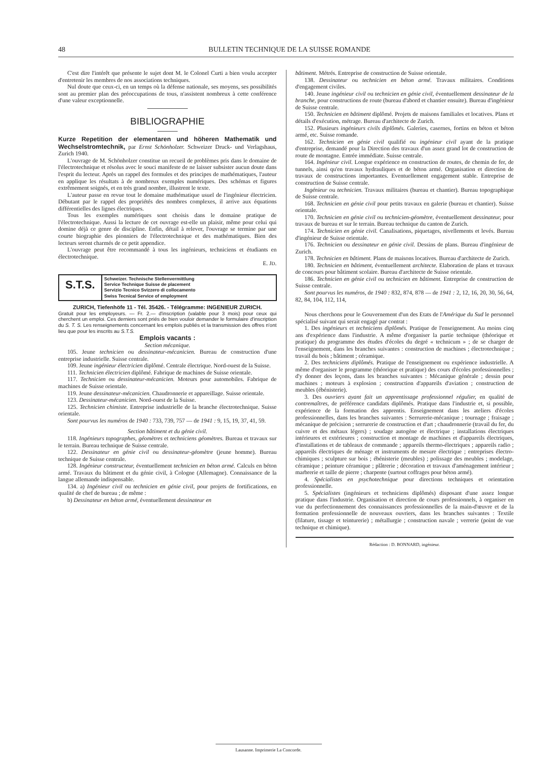48 BULLETIN TECHNIQUE DE LA SUISSE ROMANDE
C'est dire l'intérêt que présente le sujet dont M. le Colonel Curti a bien voulu accepter d'entretenir les membres de nos associations techniques.
Nul doute que ceux-ci, en un temps où la défense nationale, ses moyens, ses possibilités sont au premier plan des préoccupations de tous, n'assistent nombreux à cette conférence d'une valeur exceptionnelle.
BIBLIOGRAPHIE
Kurze Repetition der elementaren und höheren Mathematik und Wechselstromtechnik, par Ernst Schönholzer. Schweizer Druck- und Verlagshaus, Zurich 1940.
L'ouvrage de M. Schönholzer constitue un recueil de problèmes pris dans le domaine de l'électrotechnique et résolus avec le souci manifeste de ne laisser subsister aucun doute dans l'esprit du lecteur. Après un rappel des formules et des principes de mathématiques, l'auteur en applique les résultats à de nombreux exemples numériques. Des schémas et figures extrêmement soignés, et en très grand nombre, illustrent le texte.
L'auteur passe en revue tout le domaine mathématique usuel de l'ingénieur électricien. Débutant par le rappel des propriétés des nombres complexes, il arrive aux équations différentielles des lignes électriques.
Tous les exemples numériques sont choisis dans le domaine pratique de l'électrotechnique. Aussi la lecture de cet ouvrage est-elle un plaisir, même pour celui qui domine déjà ce genre de discipline. Enfin, détail à relever, l'ouvrage se termine par une courte biographie des pionniers de l'électrotechnique et des mathématiques. Bien des lecteurs seront charmés de ce petit appendice.
L'ouvrage peut être recommandé à tous les ingénieurs, techniciens et étudiants en électrotechnique.
E. JD.
S.T.S.
Schweizer. Technische Stellenvermittlung
Service Technique Suisse de placement
Servizio Tecnico Svizzero di collocamento
Swiss Tecnical Service of employment
ZURICH, Tiefenhöfe 11 - Tél. 35426. - Télégramme: INGENIEUR ZURICH.
Gratuit pour les employeurs. — Fr. 2.— d'inscription (valable pour 3 mois) pour ceux qui cherchent un emploi. Ces derniers sont priés de bien vouloir demander le formulaire d'inscription du S. T. S. Les renseignements concernant les emplois publiés et la transmission des offres n'ont lieu que pour les inscrits au S.T.S.
Emplois vacants :
Section mécanique.
105. Jeune technicien ou dessinateur-mécanicien. Bureau de construction d'une entreprise industrielle. Suisse centrale.
109. Jeune ingénieur électricien diplômé. Centrale électrique. Nord-ouest de la Suisse.
111. Technicien électricien diplômé. Fabrique de machines de Suisse orientale.
117. Technicien ou dessinateur-mécanicien. Moteurs pour automobiles. Fabrique de machines de Suisse orientale.
119. Jeune dessinateur-mécanicien. Chaudronnerie et appareillage. Suisse orientale.
123. Dessinateur-mécanicien. Nord-ouest de la Suisse.
125. Technicien chimiste. Entreprise industrielle de la branche électrotechnique. Suisse orientale.
Sont pourvus les numéros de 1940 : 733, 739, 757 — de 1941 : 9, 15, 19, 37, 41, 59.
Section bâtiment et du génie civil.
118. Ingénieurs topographes, géomètres et techniciens géomètres. Bureau et travaux sur le terrain. Bureau technique de Suisse centrale.
122. Dessinateur en génie civil ou dessinateur-géomètre (jeune homme). Bureau technique de Suisse centrale.
128. Ingénieur constructeur, éventuellement technicien en béton armé. Calculs en béton armé. Travaux du bâtiment et du génie civil, à Cologne (Allemagne). Connaissance de la langue allemande indispensable.
134. a) Ingénieur civil ou technicien en génie civil, pour projets de fortifications, en qualité de chef de bureau ; de même :
b) Dessinateur en béton armé, éventuellement dessinateur en
bâtiment. Métrés. Entreprise de construction de Suisse orientale.
138. Dessinateur ou technicien en béton armé. Travaux militaires. Conditions d'engagement civiles.
140. Jeune ingénieur civil ou technicien en génie civil, éventuellement dessinateur de la branche, pour constructions de route (bureau d'abord et chantier ensuite). Bureau d'ingénieur de Suisse centrale.
150. Technicien en bâtiment diplômé. Projets de maisons familiales et locatives. Plans et détails d'exécution, métrage. Bureau d'architecte de Zurich.
152. Plusieurs ingénieurs civils diplômés. Galeries, casernes, fortins en béton et béton armé, etc. Suisse romande.
162. Technicien en génie civil qualifié ou ingénieur civil ayant de la pratique d'entreprise, demandé pour la Direction des travaux d'un assez grand lot de construction de route de montagne. Entrée immédiate. Suisse centrale.
164. Ingénieur civil. Longue expérience en construction de routes, de chemin de fer, de tunnels, ainsi qu'en travaux hydrauliques et de béton armé. Organisation et direction de travaux de constructions importantes. Eventuellement engagement stable. Entreprise de construction de Suisse centrale.
Ingénieur ou technicien. Travaux militaires (bureau et chantier). Bureau topographique de Suisse centrale.
168. Technicien en génie civil pour petits travaux en galerie (bureau et chantier). Suisse orientale.
170. Technicien en génie civil ou technicien-géomètre, éventuellement dessinateur, pour travaux de bureau et sur le terrain. Bureau technique du canton de Zurich.
174. Technicien en génie civil. Canalisations, piquetages, nivellements et levés. Bureau d'ingénieur de Suisse orientale.
176. Technicien ou dessinateur en génie civil. Dessins de plans. Bureau d'ingénieur de Zurich.
178. Technicien en bâtiment. Plans de maisons locatives. Bureau d'architecte de Zurich.
180. Technicien en bâtiment, éventuellement architecte. Elaboration de plans et travaux de concours pour bâtiment scolaire. Bureau d'architecte de Suisse orientale.
186. Technicien en génie civil ou technicien en bâtiment. Entreprise de construction de Suisse centrale.
Sont pourvus les numéros, de 1940 : 832, 874, 878 — de 1941 : 2, 12, 16, 20, 30, 56, 64, 82, 84, 104, 112, 114,
Nous cherchons pour le Gouvernement d'un des Etats de l'Amérique du Sud le personnel spécialisé suivant qui serait engagé par contrat :
1. Des ingénieurs et techniciens diplômés. Pratique de l'enseignement. Au moins cinq ans d'expérience dans l'industrie. A même d'organiser la partie technique (théorique et pratique) du programme des études d'écoles du degré « technicum » ; de se charger de l'enseignement, dans les branches suivantes : construction de machines ; électrotechnique ; travail du bois ; bâtiment ; céramique.
2. Des techniciens diplômés. Pratique de l'enseignement ou expérience industrielle. A même d'organiser le programme (théorique et pratique) des cours d'écoles professionnelles ; d'y donner des leçons, dans les branches suivantes : Mécanique générale ; dessin pour machines ; moteurs à explosion ; construction d'appareils d'aviation ; construction de meubles (ébénisterie).
3. Des ouvriers ayant fait un apprentissage professionnel régulier, en qualité de contremaîtres, de préférence candidats diplômés. Pratique dans l'industrie et, si possible, expérience de la formation des apprentis. Enseignement dans les ateliers d'écoles professionnelles, dans les branches suivantes : Serrurerie-mécanique ; tournage ; fraisage ; mécanique de précision ; serrurerie de construction et d'art ; chaudronnerie (travail du fer, du cuivre et des métaux légers) ; soudage autogène et électrique ; installations électriques intérieures et extérieures ; construction et montage de machines et d'appareils électriques, d'installations et de tableaux de commande ; appareils thermo-électriques ; appareils radio ; appareils électriques de ménage et instruments de mesure électrique ; entreprises électro-chimiques ; sculpture sur bois ; ébénisterie (meubles) ; polissage des meubles ; modelage, céramique ; peinture céramique ; plâtrerie ; décoration et travaux d'aménagement intérieur ; marbrerie et taille de pierre ; charpente (surtout coffrages pour béton armé).
4. Spécialistes en psychotechnique pour directions techniques et orientation professionnelle.
5. Spécialistes (ingénieurs et techniciens diplômés) disposant d'une assez longue pratique dans l'industrie. Organisation et direction de cours professionnels, à organiser en vue du perfectionnement des connaissances professionnelles de la main-d'œuvre et de la formation professionnelle de nouveaux ouvriers, dans les branches suivantes : Textile (filature, tissage et teinturerie) ; métallurgie ; construction navale ; verrerie (point de vue technique et chimique).
Rédaction : D. BONNARD, ingénieur.
Lausanne. Imprimerie La Concorde.